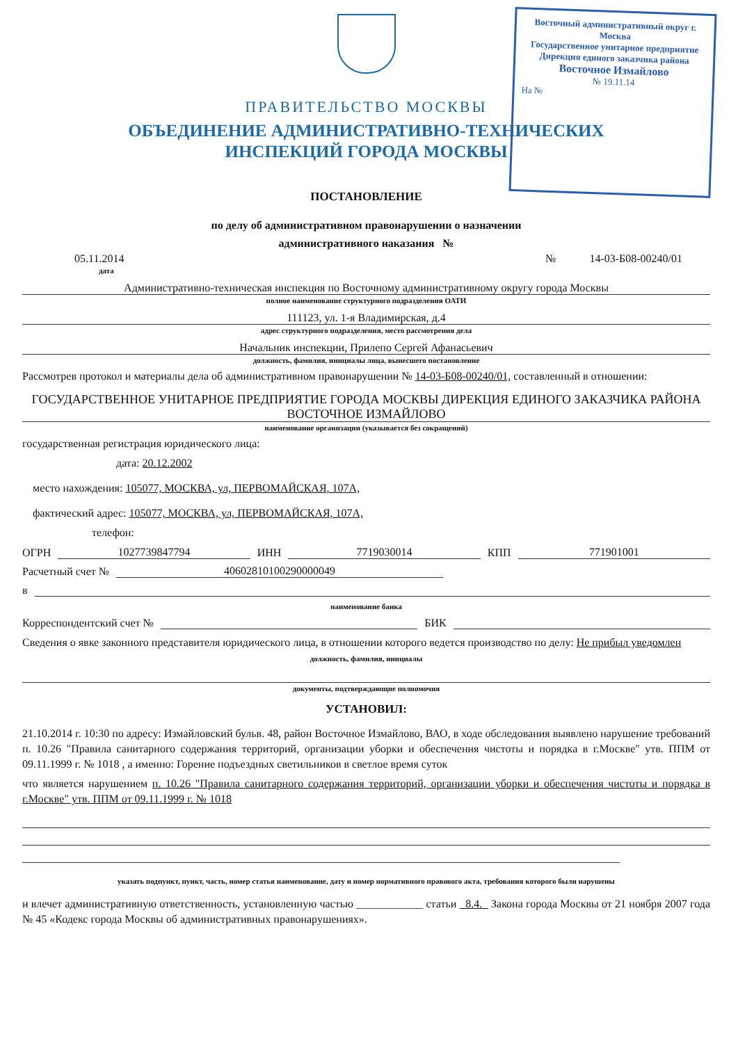Восточный административный округ г. Москва
Государственное унитарное предприятие Дирекция единого заказчика района
Восточное Измайлово
№ 19.11.14
На №
ПРАВИТЕЛЬСТВО МОСКВЫ
ОБЪЕДИНЕНИЕ АДМИНИСТРАТИВНО-ТЕХНИЧЕСКИХ
ИНСПЕКЦИЙ ГОРОДА МОСКВЫ
ПОСТАНОВЛЕНИЕ
по делу об административном правонарушении о назначении
административного наказания №
05.11.2014 № 14-03-Б08-00240/01
дата
Административно-техническая инспекция по Восточному административному округу города Москвы
полное наименование структурного подразделения ОАТИ
111123, ул. 1-я Владимирская, д.4
адрес структурного подразделения, место рассмотрения дела
Начальник инспекции, Прилепо Сергей Афанасьевич
должность, фамилия, инициалы лица, вынесшего постановление
Рассмотрев протокол и материалы дела об административном правонарушении № 14-03-Б08-00240/01, составленный в отношении:
ГОСУДАРСТВЕННОЕ УНИТАРНОЕ ПРЕДПРИЯТИЕ ГОРОДА МОСКВЫ ДИРЕКЦИЯ ЕДИНОГО ЗАКАЗЧИКА РАЙОНА ВОСТОЧНОЕ ИЗМАЙЛОВО
наименование организации (указывается без сокращений)
государственная регистрация юридического лица:
дата: 20.12.2002
место нахождения: 105077, МОСКВА, ул, ПЕРВОМАЙСКАЯ, 107А,
фактический адрес: 105077, МОСКВА, ул, ПЕРВОМАЙСКАЯ, 107А,
телефон:
ОГРН 1027739847794 ИНН 7719030014 КПП 771901001
Расчетный счет № 40602810100290000049
в
наименование банка
Корреспондентский счет № БИК
Сведения о явке законного представителя юридического лица, в отношении которого ведется производство по делу: Не прибыл уведомлен
должность, фамилия, инициалы
документы, подтверждающие полномочия
УСТАНОВИЛ:
21.10.2014 г. 10:30 по адресу: Измайловский бульв. 48, район Восточное Измайлово, ВАО, в ходе обследования выявлено нарушение требований п. 10.26 "Правила санитарного содержания территорий, организации уборки и обеспечения чистоты и порядка в г.Москве" утв. ППМ от 09.11.1999 г. № 1018 , а именно: Горение подъездных светильников в светлое время суток
что является нарушением п. 10.26 "Правила санитарного содержания территорий, организации уборки и обеспечения чистоты и порядка в г.Москве" утв. ППМ от 09.11.1999 г. № 1018
указать подпункт, пункт, часть, номер статья наименование, дату и номер нормативного правового акта, требования которого были нарушены
и влечет административную ответственность, установленную частью ____________ статьи 8.4. Закона города Москвы от 21 ноября 2007 года № 45 «Кодекс города Москвы об административных правонарушениях».